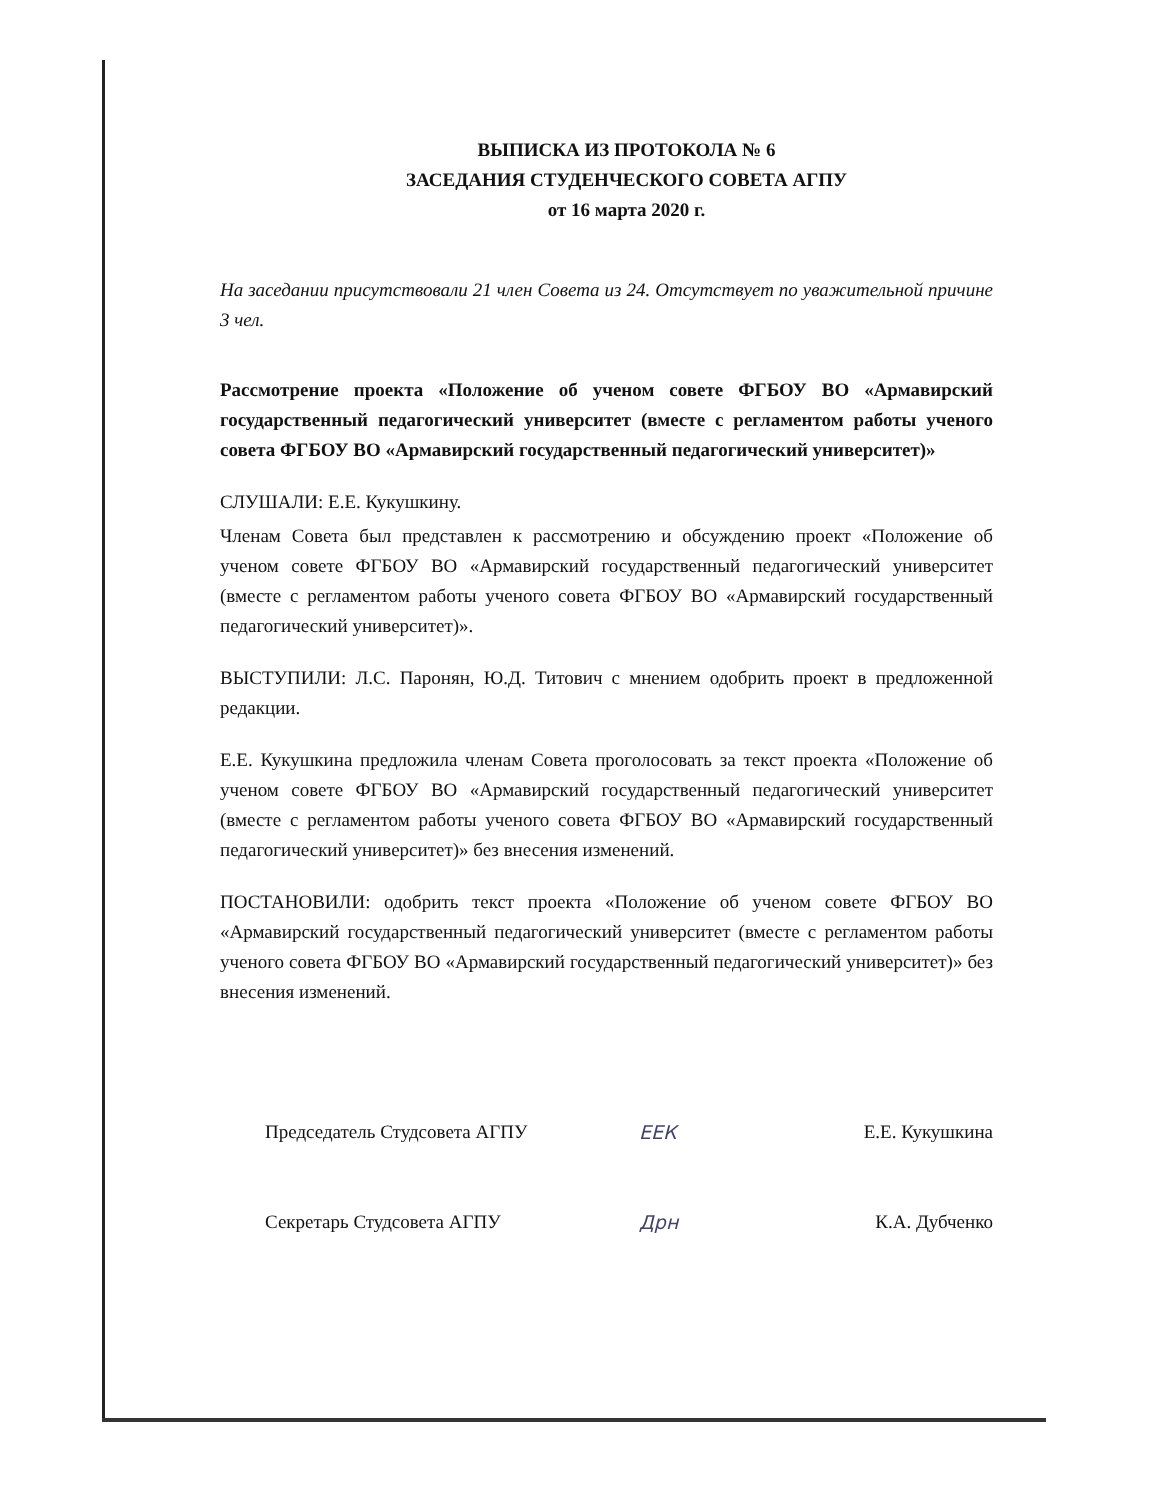ВЫПИСКА ИЗ ПРОТОКОЛА № 6
ЗАСЕДАНИЯ СТУДЕНЧЕСКОГО СОВЕТА АГПУ
от 16 марта 2020 г.
На заседании присутствовали 21 член Совета из 24. Отсутствует по уважительной причине 3 чел.
Рассмотрение проекта «Положение об ученом совете ФГБОУ ВО «Армавирский государственный педагогический университет (вместе с регламентом работы ученого совета ФГБОУ ВО «Армавирский государственный педагогический университет)»
СЛУШАЛИ: Е.Е. Кукушкину.
Членам Совета был представлен к рассмотрению и обсуждению проект «Положение об ученом совете ФГБОУ ВО «Армавирский государственный педагогический университет (вместе с регламентом работы ученого совета ФГБОУ ВО «Армавирский государственный педагогический университет)».
ВЫСТУПИЛИ: Л.С. Паронян, Ю.Д. Титович с мнением одобрить проект в предложенной редакции.
Е.Е. Кукушкина предложила членам Совета проголосовать за текст проекта «Положение об ученом совете ФГБОУ ВО «Армавирский государственный педагогический университет (вместе с регламентом работы ученого совета ФГБОУ ВО «Армавирский государственный педагогический университет)» без внесения изменений.
ПОСТАНОВИЛИ: одобрить текст проекта «Положение об ученом совете ФГБОУ ВО «Армавирский государственный педагогический университет (вместе с регламентом работы ученого совета ФГБОУ ВО «Армавирский государственный педагогический университет)» без внесения изменений.
Председатель Студсовета АГПУ ЕЕК Е.Е. Кукушкина
Секретарь Студсовета АГПУ Дрн К.А. Дубченко